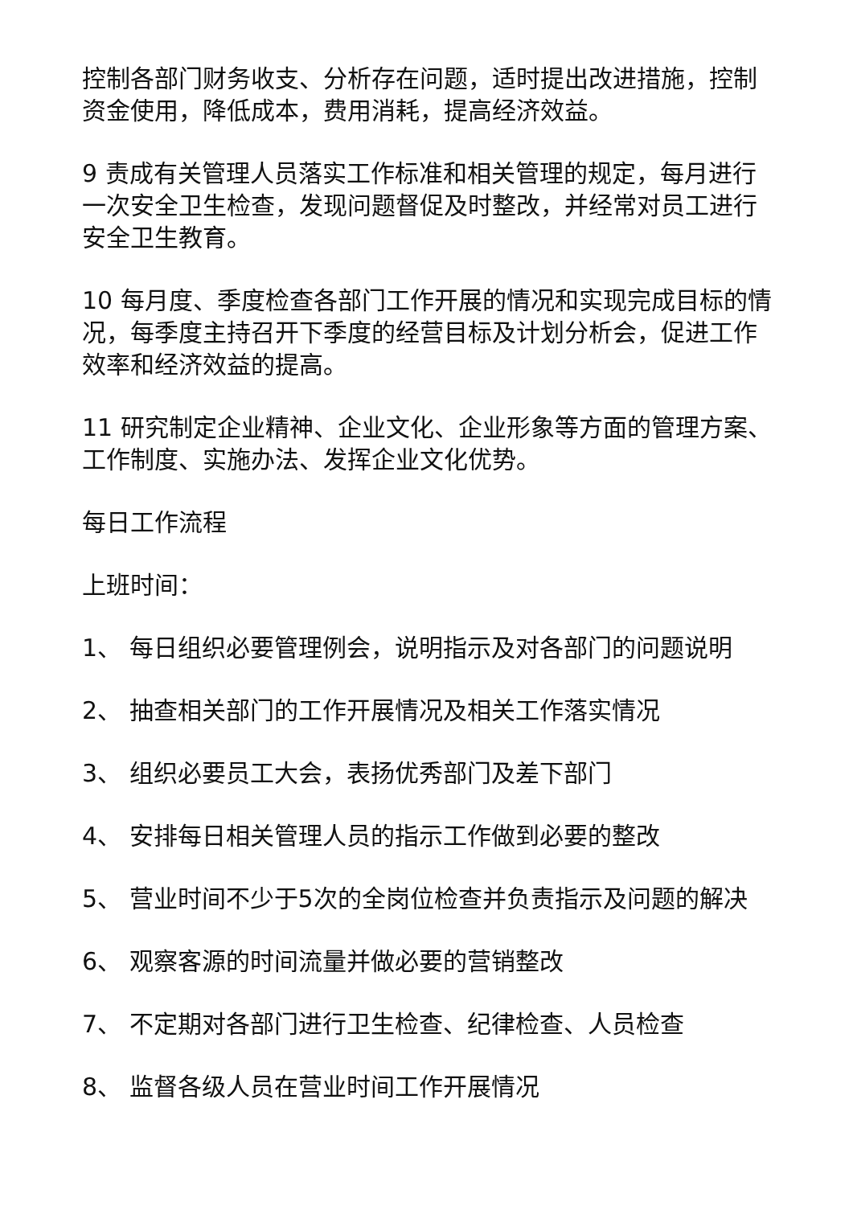控制各部门财务收支、分析存在问题，适时提出改进措施，控制资金使用，降低成本，费用消耗，提高经济效益。
9 责成有关管理人员落实工作标准和相关管理的规定，每月进行一次安全卫生检查，发现问题督促及时整改，并经常对员工进行安全卫生教育。
10 每月度、季度检查各部门工作开展的情况和实现完成目标的情况，每季度主持召开下季度的经营目标及计划分析会，促进工作效率和经济效益的提高。
11 研究制定企业精神、企业文化、企业形象等方面的管理方案、工作制度、实施办法、发挥企业文化优势。
每日工作流程
上班时间：
1、 每日组织必要管理例会，说明指示及对各部门的问题说明
2、 抽查相关部门的工作开展情况及相关工作落实情况
3、 组织必要员工大会，表扬优秀部门及差下部门
4、 安排每日相关管理人员的指示工作做到必要的整改
5、 营业时间不少于5次的全岗位检查并负责指示及问题的解决
6、 观察客源的时间流量并做必要的营销整改
7、 不定期对各部门进行卫生检查、纪律检查、人员检查
8、 监督各级人员在营业时间工作开展情况